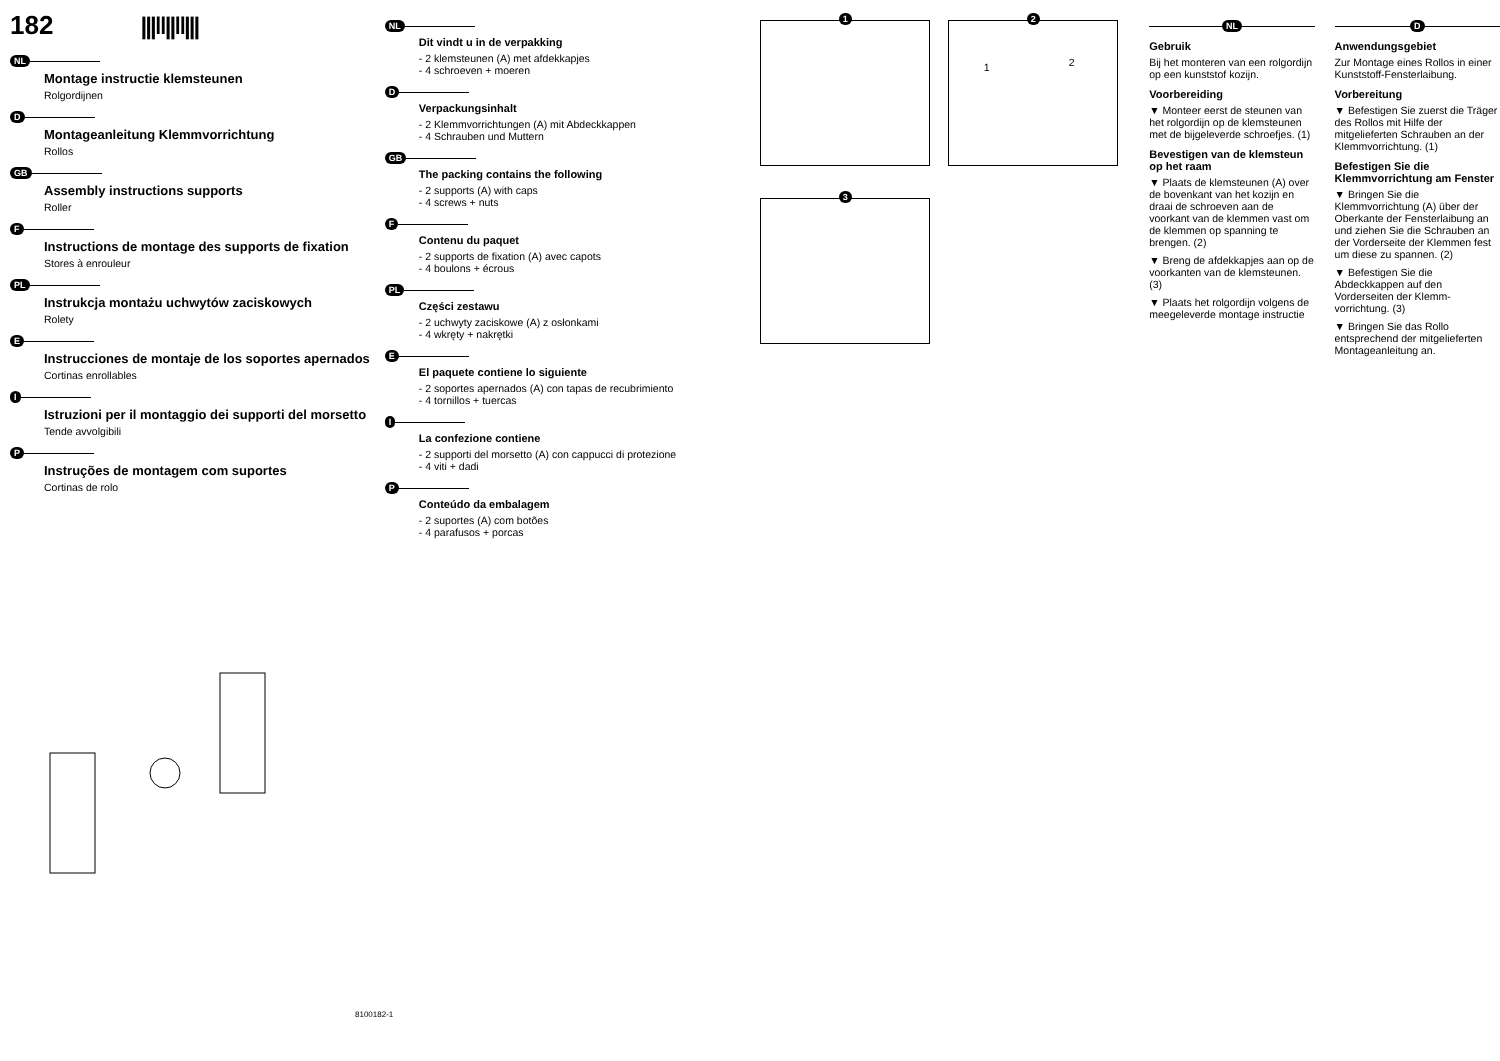182 |||‖||‖|||
NL
Montage instructie klemsteunen
Rolgordijnen
D
Montageanleitung Klemmvorrichtung
Rollos
GB
Assembly instructions supports
Roller
F
Instructions de montage des supports de fixation
Stores à enrouleur
PL
Instrukcja montażu uchwytów zaciskowych
Rolety
E
Instrucciones de montaje de los soportes apernados
Cortinas enrollables
I
Istruzioni per il montaggio dei supporti del morsetto
Tende avvolgibili
P
Instruções de montagem com suportes
Cortinas de rolo
NL
Dit vindt u in de verpakking
- 2 klemsteunen (A) met afdekkapjes
- 4 schroeven + moeren
D
Verpackungsinhalt
- 2 Klemmvorrichtungen (A) mit Abdeckkappen
- 4 Schrauben und Muttern
GB
The packing contains the following
- 2 supports (A) with caps
- 4 screws + nuts
F
Contenu du paquet
- 2 supports de fixation (A) avec capots
- 4 boulons + écrous
PL
Części zestawu
- 2 uchwyty zaciskowe (A) z osłonkami
- 4 wkręty + nakrętki
E
El paquete contiene lo siguiente
- 2 soportes apernados (A) con tapas de recubrimiento
- 4 tornillos + tuercas
I
La confezione contiene
- 2 supporti del morsetto (A) con cappucci di protezione
- 4 viti + dadi
P
Conteúdo da embalagem
- 2 suportes (A) com botões
- 4 parafusos + porcas
1 2 1 2
3
NL
Gebruik
Bij het monteren van een rolgordijn op een kunststof kozijn.
Voorbereiding
▼ Monteer eerst de steunen van het rolgordijn op de klemsteunen met de bijgeleverde schroefjes. (1)
Bevestigen van de klemsteun op het raam
▼ Plaats de klemsteunen (A) over de bovenkant van het kozijn en draai de schroeven aan de voorkant van de klemmen vast om de klemmen op spanning te brengen. (2)
▼ Breng de afdekkapjes aan op de voorkanten van de klemsteunen. (3)
▼ Plaats het rolgordijn volgens de meegeleverde montage instructie
D
Anwendungsgebiet
Zur Montage eines Rollos in einer Kunststoff-Fensterlaibung.
Vorbereitung
▼ Befestigen Sie zuerst die Träger des Rollos mit Hilfe der mitgelieferten Schrauben an der Klemmvorrichtung. (1)
Befestigen Sie die Klemmvorrichtung am Fenster
▼ Bringen Sie die Klemmvorrichtung (A) über der Oberkante der Fenster­laibung an und ziehen Sie die Schrauben an der Vorderseite der Klemmen fest um diese zu spannen. (2)
▼ Befestigen Sie die Abdeckkappen auf den Vorderseiten der Klemm­vorrichtung. (3)
▼ Bringen Sie das Rollo entsprechend der mitgelieferten Montageanlei­tung an.
8100182-1